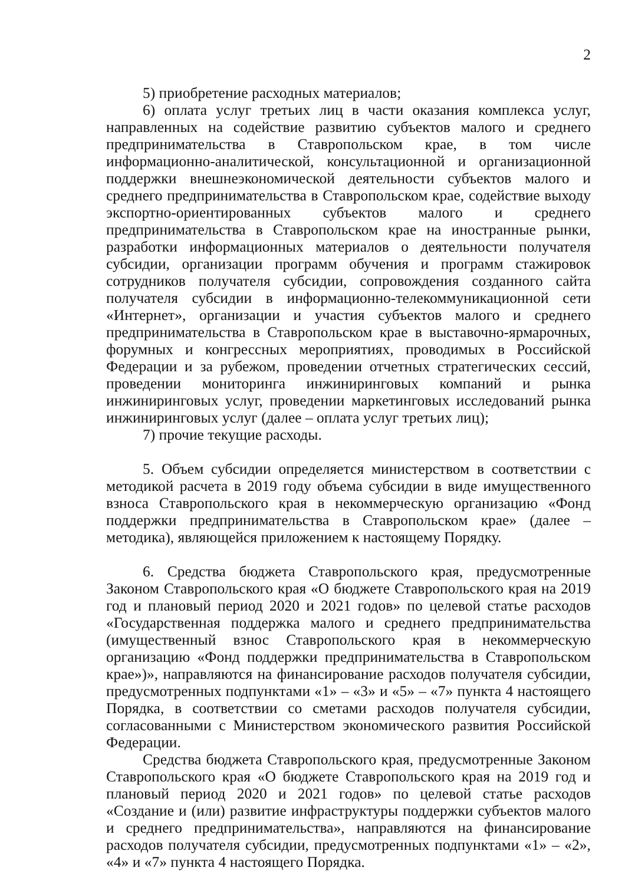2
5) приобретение расходных материалов;
6) оплата услуг третьих лиц в части оказания комплекса услуг, направленных на содействие развитию субъектов малого и среднего предпринимательства в Ставропольском крае, в том числе информационно-аналитической, консультационной и организационной поддержки внешнеэкономической деятельности субъектов малого и среднего предпринимательства в Ставропольском крае, содействие выходу экспортно-ориентированных субъектов малого и среднего предпринимательства в Ставропольском крае на иностранные рынки, разработки информационных материалов о деятельности получателя субсидии, организации программ обучения и программ стажировок сотрудников получателя субсидии, сопровождения созданного сайта получателя субсидии в информационно-телекоммуникационной сети «Интернет», организации и участия субъектов малого и среднего предпринимательства в Ставропольском крае в выставочно-ярмарочных, форумных и конгрессных мероприятиях, проводимых в Российской Федерации и за рубежом, проведении отчетных стратегических сессий, проведении мониторинга инжиниринговых компаний и рынка инжиниринговых услуг, проведении маркетинговых исследований рынка инжиниринговых услуг (далее – оплата услуг третьих лиц);
7) прочие текущие расходы.
5. Объем субсидии определяется министерством в соответствии с методикой расчета в 2019 году объема субсидии в виде имущественного взноса Ставропольского края в некоммерческую организацию «Фонд поддержки предпринимательства в Ставропольском крае» (далее – методика), являющейся приложением к настоящему Порядку.
6. Средства бюджета Ставропольского края, предусмотренные Законом Ставропольского края «О бюджете Ставропольского края на 2019 год и плановый период 2020 и 2021 годов» по целевой статье расходов «Государственная поддержка малого и среднего предпринимательства (имущественный взнос Ставропольского края в некоммерческую организацию «Фонд поддержки предпринимательства в Ставропольском крае»)», направляются на финансирование расходов получателя субсидии, предусмотренных подпунктами «1» – «3» и «5» – «7» пункта 4 настоящего Порядка, в соответствии со сметами расходов получателя субсидии, согласованными с Министерством экономического развития Российской Федерации.
Средства бюджета Ставропольского края, предусмотренные Законом Ставропольского края «О бюджете Ставропольского края на 2019 год и плановый период 2020 и 2021 годов» по целевой статье расходов «Создание и (или) развитие инфраструктуры поддержки субъектов малого и среднего предпринимательства», направляются на финансирование расходов получателя субсидии, предусмотренных подпунктами «1» – «2», «4» и «7» пункта 4 настоящего Порядка.